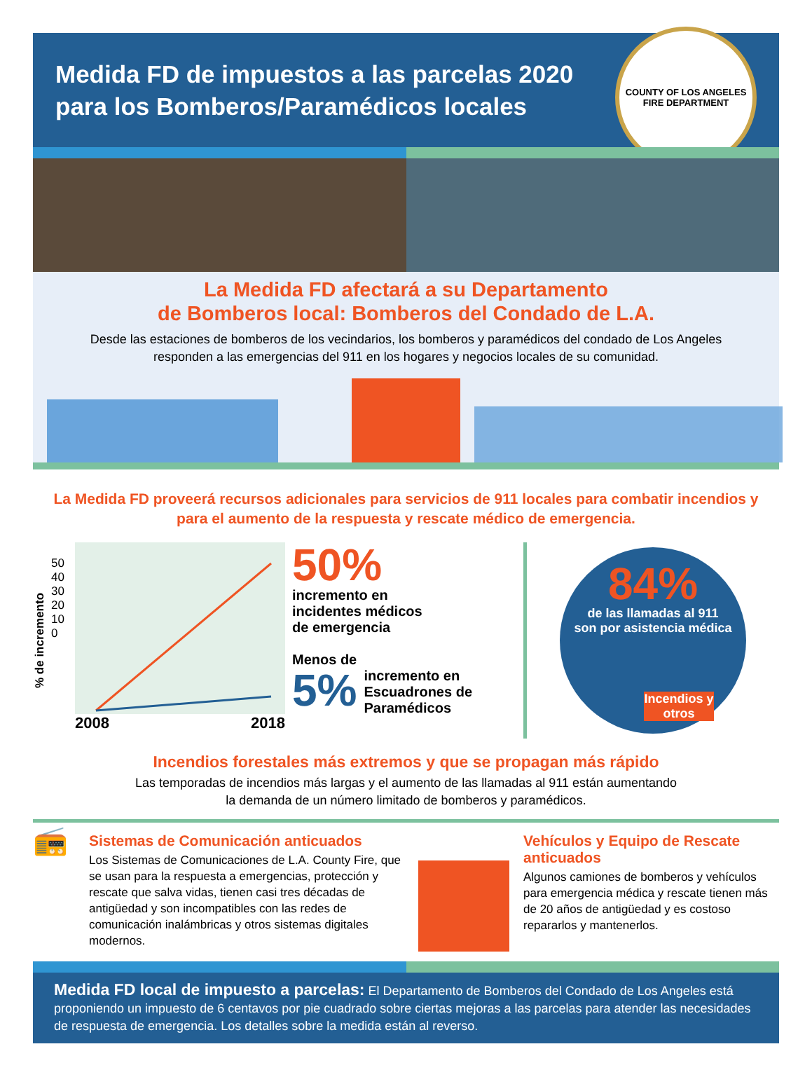Medida FD de impuestos a las parcelas 2020
para los Bomberos/Paramédicos locales
COUNTY OF LOS ANGELES FIRE DEPARTMENT
La Medida FD afectará a su Departamento
de Bomberos local: Bomberos del Condado de L.A.
Desde las estaciones de bomberos de los vecindarios, los bomberos y paramédicos del condado de Los Angeles responden a las emergencias del 911 en los hogares y negocios locales de su comunidad.
La Medida FD proveerá recursos adicionales para servicios de 911 locales para combatir incendios y para el aumento de la respuesta y rescate médico de emergencia.
% de incremento
50 40 30 20 10 0
2008 2018
50%
incremento en
incidentes médicos
de emergencia
Menos de
5% incremento en
Escuadrones de
Paramédicos
84%
de las llamadas al 911
son por asistencia médica
Incendios y otros
Incendios forestales más extremos y que se propagan más rápido
Las temporadas de incendios más largas y el aumento de las llamadas al 911 están aumentando
la demanda de un número limitado de bomberos y paramédicos.
📻
Sistemas de Comunicación anticuados
Los Sistemas de Comunicaciones de L.A. County Fire, que se usan para la respuesta a emergencias, protección y rescate que salva vidas, tienen casi tres décadas de antigüedad y son incompatibles con las redes de comunicación inalámbricas y otros sistemas digitales modernos.
Vehículos y Equipo de Rescate anticuados
Algunos camiones de bomberos y vehículos para emergencia médica y rescate tienen más de 20 años de antigüedad y es costoso repararlos y mantenerlos.
Medida FD local de impuesto a parcelas: El Departamento de Bomberos del Condado de Los Angeles está proponiendo un impuesto de 6 centavos por pie cuadrado sobre ciertas mejoras a las parcelas para atender las necesidades de respuesta de emergencia. Los detalles sobre la medida están al reverso.